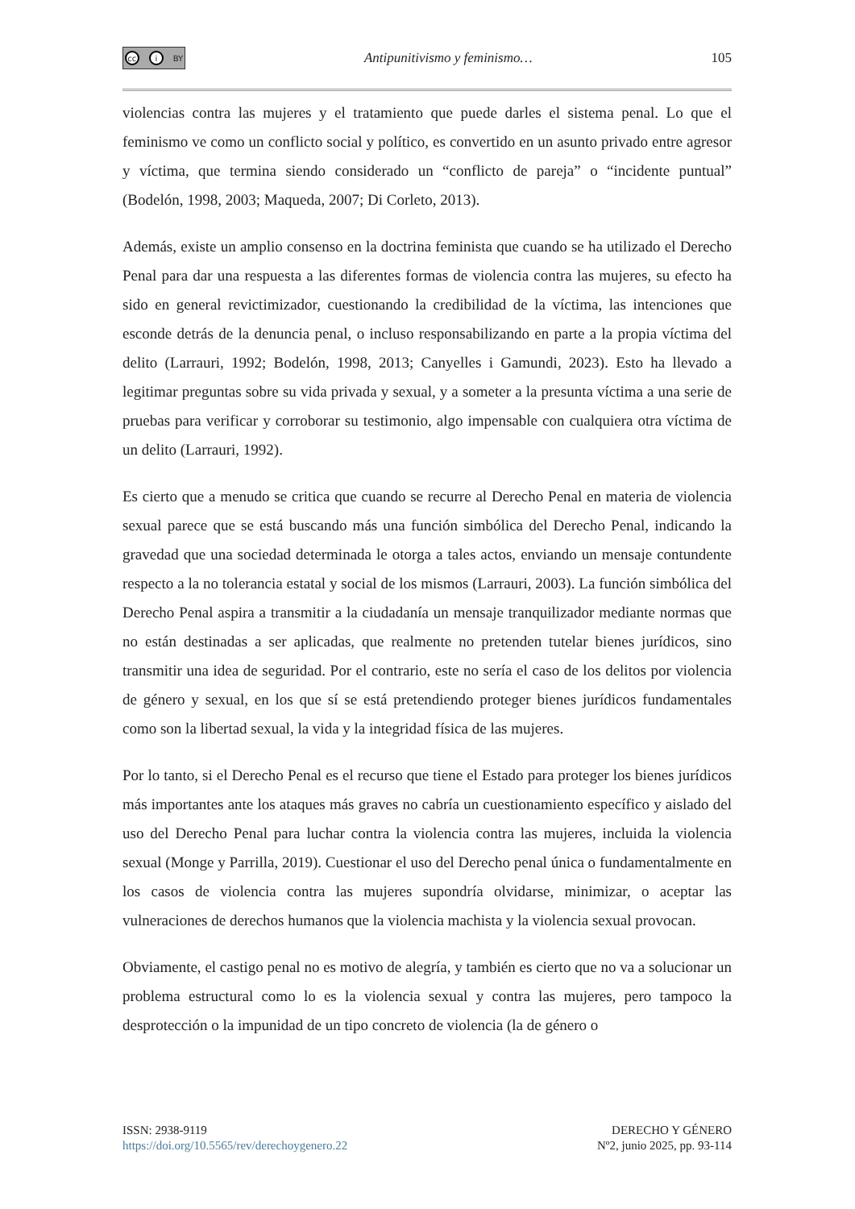cc i BY
Antipunitivismo y feminismo… 105
violencias contra las mujeres y el tratamiento que puede darles el sistema penal. Lo que el feminismo ve como un conflicto social y político, es convertido en un asunto privado entre agresor y víctima, que termina siendo considerado un “conflicto de pareja” o “incidente puntual” (Bodelón, 1998, 2003; Maqueda, 2007; Di Corleto, 2013).
Además, existe un amplio consenso en la doctrina feminista que cuando se ha utilizado el Derecho Penal para dar una respuesta a las diferentes formas de violencia contra las mujeres, su efecto ha sido en general revictimizador, cuestionando la credibilidad de la víctima, las intenciones que esconde detrás de la denuncia penal, o incluso responsabilizando en parte a la propia víctima del delito (Larrauri, 1992; Bodelón, 1998, 2013; Canyelles i Gamundi, 2023). Esto ha llevado a legitimar preguntas sobre su vida privada y sexual, y a someter a la presunta víctima a una serie de pruebas para verificar y corroborar su testimonio, algo impensable con cualquiera otra víctima de un delito (Larrauri, 1992).
Es cierto que a menudo se critica que cuando se recurre al Derecho Penal en materia de violencia sexual parece que se está buscando más una función simbólica del Derecho Penal, indicando la gravedad que una sociedad determinada le otorga a tales actos, enviando un mensaje contundente respecto a la no tolerancia estatal y social de los mismos (Larrauri, 2003). La función simbólica del Derecho Penal aspira a transmitir a la ciudadanía un mensaje tranquilizador mediante normas que no están destinadas a ser aplicadas, que realmente no pretenden tutelar bienes jurídicos, sino transmitir una idea de seguridad. Por el contrario, este no sería el caso de los delitos por violencia de género y sexual, en los que sí se está pretendiendo proteger bienes jurídicos fundamentales como son la libertad sexual, la vida y la integridad física de las mujeres.
Por lo tanto, si el Derecho Penal es el recurso que tiene el Estado para proteger los bienes jurídicos más importantes ante los ataques más graves no cabría un cuestionamiento específico y aislado del uso del Derecho Penal para luchar contra la violencia contra las mujeres, incluida la violencia sexual (Monge y Parrilla, 2019). Cuestionar el uso del Derecho penal única o fundamentalmente en los casos de violencia contra las mujeres supondría olvidarse, minimizar, o aceptar las vulneraciones de derechos humanos que la violencia machista y la violencia sexual provocan.
Obviamente, el castigo penal no es motivo de alegría, y también es cierto que no va a solucionar un problema estructural como lo es la violencia sexual y contra las mujeres, pero tampoco la desprotección o la impunidad de un tipo concreto de violencia (la de género o
ISSN: 2938-9119
https://doi.org/10.5565/rev/derechoygenero.22
DERECHO Y GÉNERO
Nº2, junio 2025, pp. 93-114